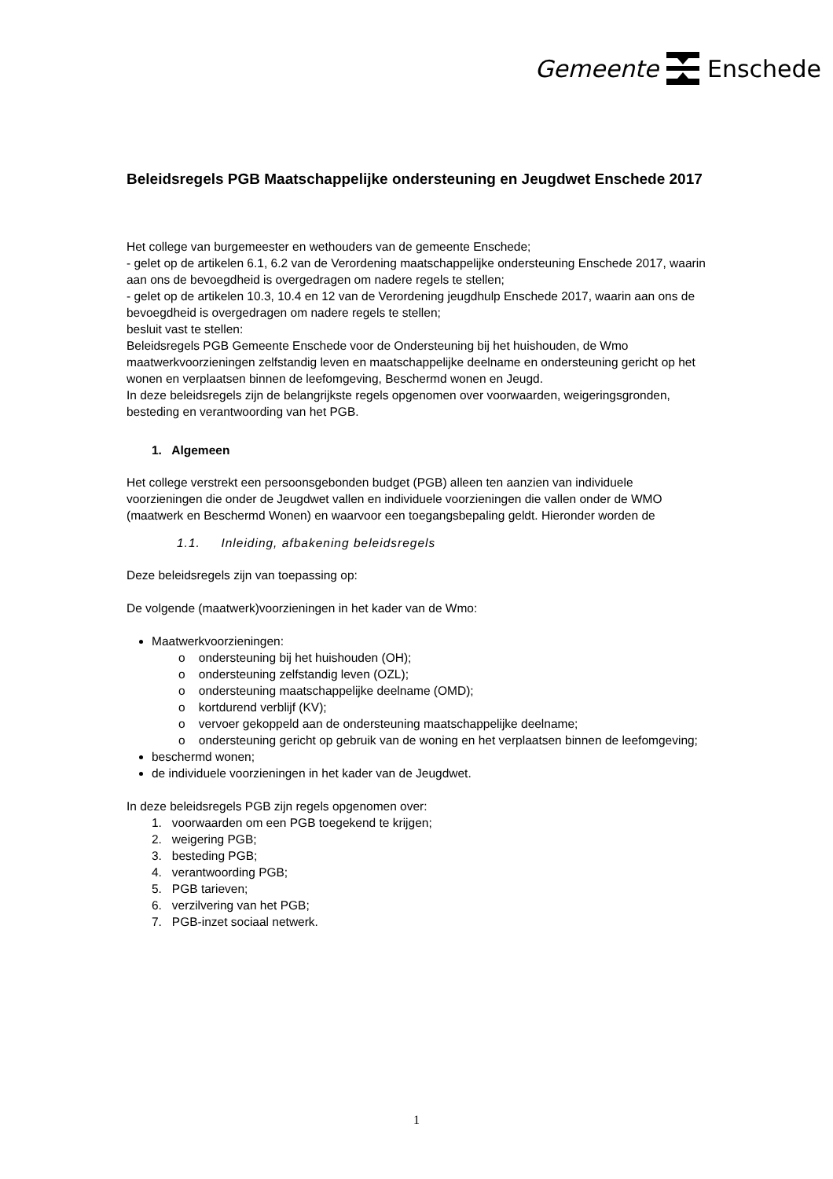Gemeente Enschede
Beleidsregels PGB Maatschappelijke ondersteuning en Jeugdwet Enschede 2017
Het college van burgemeester en wethouders van de gemeente Enschede;
- gelet op de artikelen 6.1, 6.2 van de Verordening maatschappelijke ondersteuning Enschede 2017, waarin aan ons de bevoegdheid is overgedragen om nadere regels te stellen;
- gelet op de artikelen 10.3, 10.4 en 12 van de Verordening jeugdhulp Enschede 2017, waarin aan ons de bevoegdheid is overgedragen om nadere regels te stellen;
besluit vast te stellen:
Beleidsregels PGB Gemeente Enschede voor de Ondersteuning bij het huishouden, de Wmo maatwerkvoorzieningen zelfstandig leven en maatschappelijke deelname en ondersteuning gericht op het wonen en verplaatsen binnen de leefomgeving, Beschermd wonen en Jeugd.
In deze beleidsregels zijn de belangrijkste regels opgenomen over voorwaarden, weigeringsgronden, besteding en verantwoording van het PGB.
1. Algemeen
Het college verstrekt een persoonsgebonden budget (PGB) alleen ten aanzien van individuele voorzieningen die onder de Jeugdwet vallen en individuele voorzieningen die vallen onder de WMO (maatwerk en Beschermd Wonen) en waarvoor een toegangsbepaling geldt. Hieronder worden de
1.1. Inleiding, afbakening beleidsregels
Deze beleidsregels zijn van toepassing op:
De volgende (maatwerk)voorzieningen in het kader van de Wmo:
Maatwerkvoorzieningen:
o ondersteuning bij het huishouden (OH);
o ondersteuning zelfstandig leven (OZL);
o ondersteuning maatschappelijke deelname (OMD);
o kortdurend verblijf (KV);
o vervoer gekoppeld aan de ondersteuning maatschappelijke deelname;
o ondersteuning gericht op gebruik van de woning en het verplaatsen binnen de leefomgeving;
beschermd wonen;
de individuele voorzieningen in het kader van de Jeugdwet.
In deze beleidsregels PGB zijn regels opgenomen over:
1. voorwaarden om een PGB toegekend te krijgen;
2. weigering PGB;
3. besteding PGB;
4. verantwoording PGB;
5. PGB tarieven;
6. verzilvering van het PGB;
7. PGB-inzet sociaal netwerk.
1